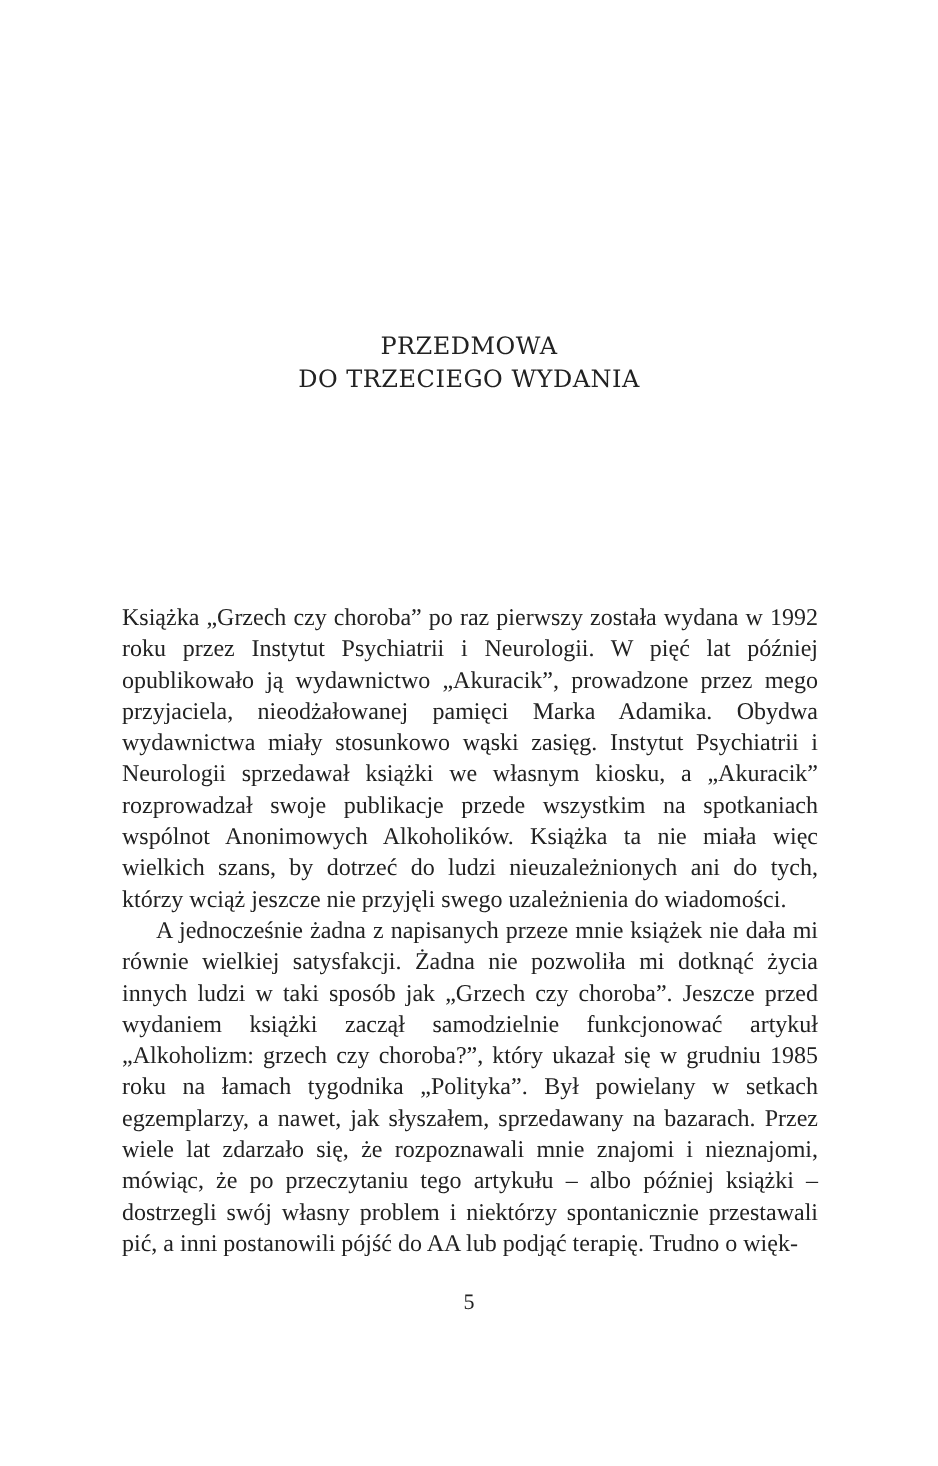PRZEDMOWA
DO TRZECIEGO WYDANIA
Książka „Grzech czy choroba” po raz pierwszy została wydana w 1992 roku przez Instytut Psychiatrii i Neurologii. W pięć lat później opublikowało ją wydawnictwo „Akuracik”, prowadzone przez mego przyjaciela, nieodżałowanej pamięci Marka Adamika. Obydwa wydawnictwa miały stosunkowo wąski zasięg. Instytut Psychiatrii i Neurologii sprzedawał książki we własnym kiosku, a „Akuracik” rozprowadzał swoje publikacje przede wszystkim na spotkaniach wspólnot Anonimowych Alkoholików. Książka ta nie miała więc wielkich szans, by dotrzeć do ludzi nieuzależnionych ani do tych, którzy wciąż jeszcze nie przyjęli swego uzależnienia do wiadomości.
A jednocześnie żadna z napisanych przeze mnie książek nie dała mi równie wielkiej satysfakcji. Żadna nie pozwoliła mi dotknąć życia innych ludzi w taki sposób jak „Grzech czy choroba”. Jeszcze przed wydaniem książki zaczął samodzielnie funkcjonować artykuł „Alkoholizm: grzech czy choroba?”, który ukazał się w grudniu 1985 roku na łamach tygodnika „Polityka”. Był powielany w setkach egzemplarzy, a nawet, jak słyszałem, sprzedawany na bazarach. Przez wiele lat zdarzało się, że rozpoznawali mnie znajomi i nieznajomi, mówiąc, że po przeczytaniu tego artykułu – albo później książki – dostrzegli swój własny problem i niektórzy spontanicznie przestawali pić, a inni postanowili pójść do AA lub podjąć terapię. Trudno o więk-
5